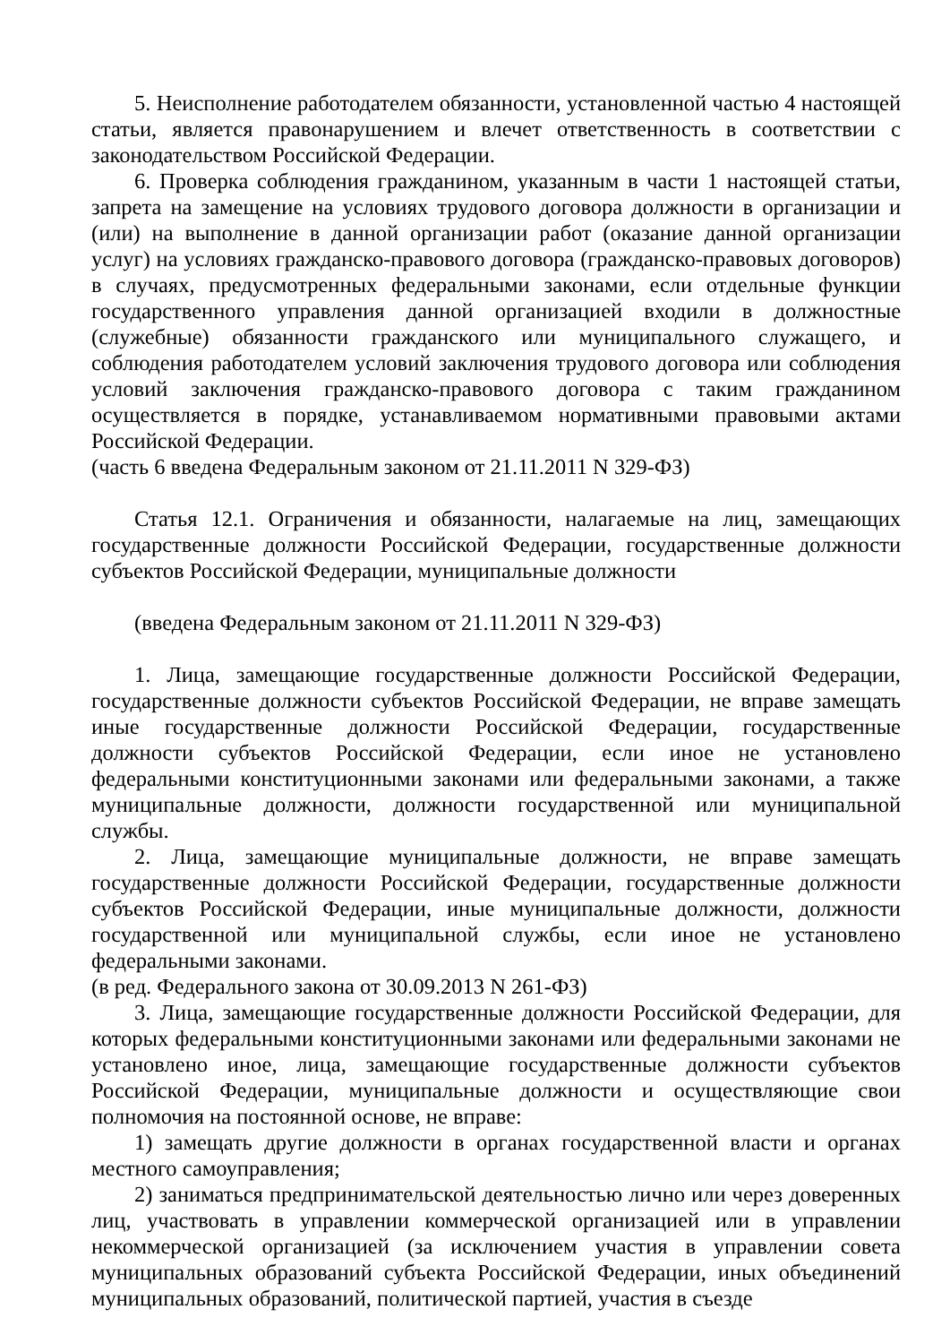5. Неисполнение работодателем обязанности, установленной частью 4 настоящей статьи, является правонарушением и влечет ответственность в соответствии с законодательством Российской Федерации.
6. Проверка соблюдения гражданином, указанным в части 1 настоящей статьи, запрета на замещение на условиях трудового договора должности в организации и (или) на выполнение в данной организации работ (оказание данной организации услуг) на условиях гражданско-правового договора (гражданско-правовых договоров) в случаях, предусмотренных федеральными законами, если отдельные функции государственного управления данной организацией входили в должностные (служебные) обязанности гражданского или муниципального служащего, и соблюдения работодателем условий заключения трудового договора или соблюдения условий заключения гражданско-правового договора с таким гражданином осуществляется в порядке, устанавливаемом нормативными правовыми актами Российской Федерации.
(часть 6 введена Федеральным законом от 21.11.2011 N 329-ФЗ)
Статья 12.1. Ограничения и обязанности, налагаемые на лиц, замещающих государственные должности Российской Федерации, государственные должности субъектов Российской Федерации, муниципальные должности
(введена Федеральным законом от 21.11.2011 N 329-ФЗ)
1. Лица, замещающие государственные должности Российской Федерации, государственные должности субъектов Российской Федерации, не вправе замещать иные государственные должности Российской Федерации, государственные должности субъектов Российской Федерации, если иное не установлено федеральными конституционными законами или федеральными законами, а также муниципальные должности, должности государственной или муниципальной службы.
2. Лица, замещающие муниципальные должности, не вправе замещать государственные должности Российской Федерации, государственные должности субъектов Российской Федерации, иные муниципальные должности, должности государственной или муниципальной службы, если иное не установлено федеральными законами.
(в ред. Федерального закона от 30.09.2013 N 261-ФЗ)
3. Лица, замещающие государственные должности Российской Федерации, для которых федеральными конституционными законами или федеральными законами не установлено иное, лица, замещающие государственные должности субъектов Российской Федерации, муниципальные должности и осуществляющие свои полномочия на постоянной основе, не вправе:
1) замещать другие должности в органах государственной власти и органах местного самоуправления;
2) заниматься предпринимательской деятельностью лично или через доверенных лиц, участвовать в управлении коммерческой организацией или в управлении некоммерческой организацией (за исключением участия в управлении совета муниципальных образований субъекта Российской Федерации, иных объединений муниципальных образований, политической партией, участия в съезде